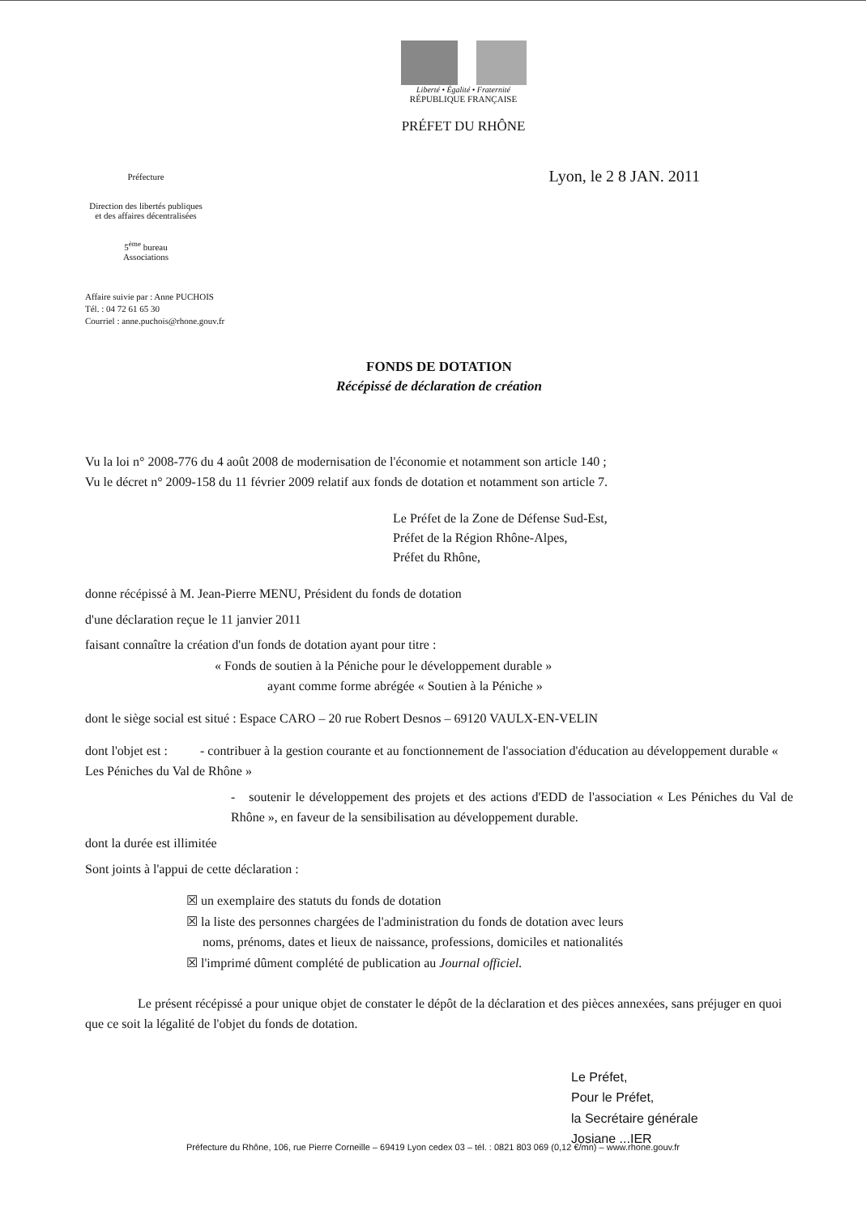Liberté • Égalité • Fraternité
RÉPUBLIQUE FRANÇAISE
PRÉFET DU RHÔNE
Préfecture
Direction des libertés publiques et des affaires décentralisées
5<sup>ème</sup> bureau
Associations
Lyon, le 2 8 JAN. 2011
Affaire suivie par : Anne PUCHOIS
Tél. : 04 72 61 65 30
Courriel : anne.puchois@rhone.gouv.fr
FONDS DE DOTATION
Récépissé de déclaration de création
Vu la loi n° 2008-776 du 4 août 2008 de modernisation de l'économie et notamment son article 140 ;
Vu le décret n° 2009-158 du 11 février 2009 relatif aux fonds de dotation et notamment son article 7.
Le Préfet de la Zone de Défense Sud-Est,
Préfet de la Région Rhône-Alpes,
Préfet du Rhône,
donne récépissé à M. Jean-Pierre MENU, Président du fonds de dotation
d'une déclaration reçue le 11 janvier 2011
faisant connaître la création d'un fonds de dotation ayant pour titre :
« Fonds de soutien à la Péniche pour le développement durable »
ayant comme forme abrégée « Soutien à la Péniche »
dont le siège social est situé : Espace CARO – 20 rue Robert Desnos – 69120 VAULX-EN-VELIN
dont l'objet est : - contribuer à la gestion courante et au fonctionnement de l'association d'éducation au développement durable « Les Péniches du Val de Rhône »
- soutenir le développement des projets et des actions d'EDD de l'association « Les Péniches du Val de Rhône », en faveur de la sensibilisation au développement durable.
dont la durée est illimitée
Sont joints à l'appui de cette déclaration :
☒ un exemplaire des statuts du fonds de dotation
☒ la liste des personnes chargées de l'administration du fonds de dotation avec leurs
noms, prénoms, dates et lieux de naissance, professions, domiciles et nationalités
☒ l'imprimé dûment complété de publication au Journal officiel.
Le présent récépissé a pour unique objet de constater le dépôt de la déclaration et des pièces annexées, sans préjuger en quoi que ce soit la légalité de l'objet du fonds de dotation.
Le Préfet,
Pour le Préfet,
la Secrétaire générale
Josiane ...IER
Préfecture du Rhône, 106, rue Pierre Corneille – 69419 Lyon cedex 03 – tél. : 0821 803 069 (0,12 €/mn) – www.rhone.gouv.fr